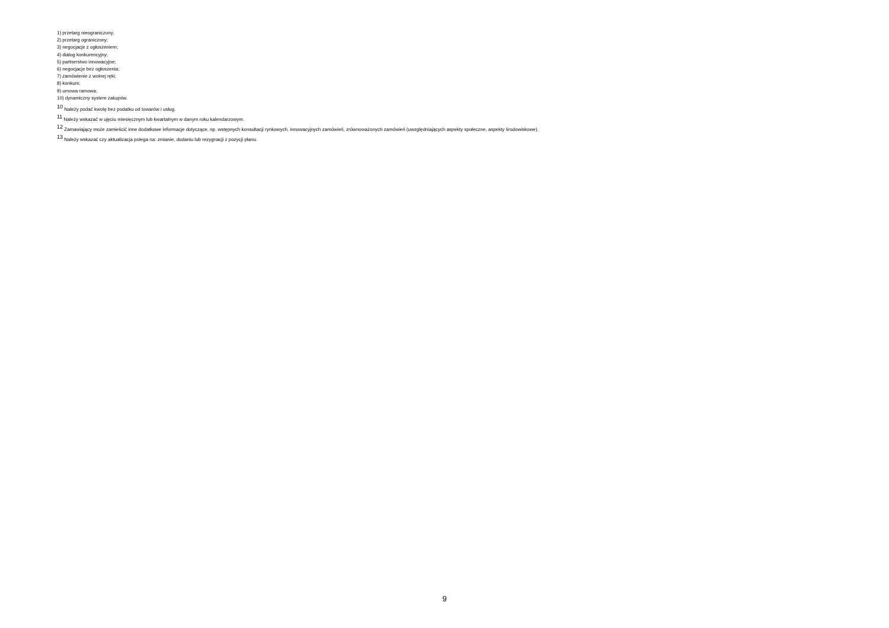1) przetarg nieograniczony;
2) przetarg ograniczony;
3) negocjacje z ogłoszeniem;
4) dialog konkurencyjny;
5) partnerstwo innowacyjne;
6) negocjacje bez ogłoszenia;
7) zamówienie z wolnej ręki;
8) konkurs;
9) umowa ramowa;
10) dynamiczny system zakupów.
<sup>10</sup> Należy podać kwotę bez podatku od towarów i usług.
<sup>11</sup> Należy wskazać w ujęciu miesięcznym lub kwartalnym w danym roku kalendarzowym.
<sup>12</sup> Zamawiający może zamieścić inne dodatkowe informacje dotyczące, np. wstępnych konsultacji rynkowych, innowacyjnych zamówień, zrównoważonych zamówień (uwzględniających aspekty społeczne, aspekty środowiskowe).
<sup>13</sup> Należy wskazać czy aktualizacja polega na: zmianie, dodaniu lub rezygnacji z pozycji planu.
9